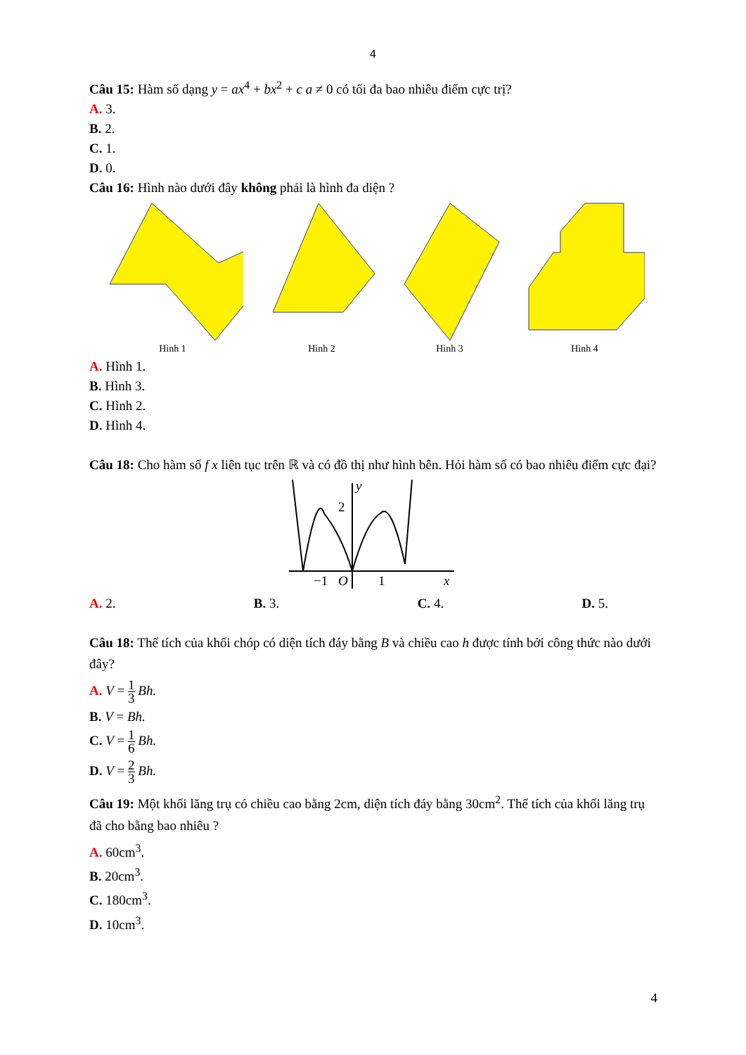4
Câu 15: Hàm số dạng y = ax<sup>4</sup> + bx<sup>2</sup> + c a ≠ 0 có tối đa bao nhiêu điểm cực trị?
A. 3.
B. 2.
C. 1.
D. 0.
Câu 16: Hình nào dưới đây không phải là hình đa diện ?
Hình 1
Hình 2
Hình 3
Hình 4
A. Hình 1.
B. Hình 3.
C. Hình 2.
D. Hình 4.
Câu 18: Cho hàm số f x liên tục trên ℝ và có đồ thị như hình bên. Hỏi hàm số có bao nhiêu điểm cực đại?
y
2
−1
O
1
x
A. 2. B. 3. C. 4. D. 5.
Câu 18: Thể tích của khối chóp có diện tích đáy bằng B và chiều cao h được tính bởi công thức nào dưới đây?
A. V = 1 3 Bh.
B. V = Bh.
C. V = 1 6 Bh.
D. V = 2 3 Bh.
Câu 19: Một khối lăng trụ có chiều cao bằng 2cm, diện tích đáy bằng 30cm<sup>2</sup>. Thể tích của khối lăng trụ đã cho bằng bao nhiêu ?
A. 60cm<sup>3</sup>.
B. 20cm<sup>3</sup>.
C. 180cm<sup>3</sup>.
D. 10cm<sup>3</sup>.
4